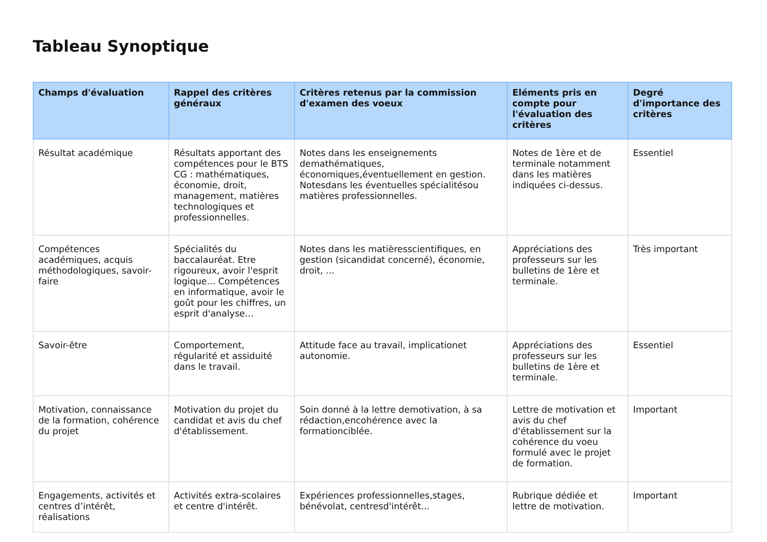Tableau Synoptique
| Champs d'évaluation | Rappel des critères généraux | Critères retenus par la commission d'examen des voeux | Eléments pris en compte pour l'évaluation des critères | Degré d'importance des critères |
| --- | --- | --- | --- | --- |
| Résultat académique | Résultats apportant des compétences pour le BTS CG : mathématiques, économie, droit, management, matières technologiques et professionnelles. | Notes dans les enseignements demathématiques, économiques,éventuellement en gestion. Notesdans les éventuelles spécialitésou matières professionnelles. | Notes de 1ère et de terminale notamment dans les matières indiquées ci-dessus. | Essentiel |
| Compétences académiques, acquis méthodologiques, savoir-faire | Spécialités du baccalauréat. Etre rigoureux, avoir l'esprit logique... Compétences en informatique, avoir le goût pour les chiffres, un esprit d'analyse... | Notes dans les matièresscientifiques, en gestion (sicandidat concerné), économie, droit, ... | Appréciations des professeurs sur les bulletins de 1ère et terminale. | Très important |
| Savoir-être | Comportement, régularité et assiduité dans le travail. | Attitude face au travail, implicationet autonomie. | Appréciations des professeurs sur les bulletins de 1ère et terminale. | Essentiel |
| Motivation, connaissance de la formation, cohérence du projet | Motivation du projet du candidat et avis du chef d'établissement. | Soin donné à la lettre demotivation, à sa rédaction,encohérence avec la formationciblée. | Lettre de motivation et avis du chef d'établissement sur la cohérence du voeu formulé avec le projet de formation. | Important |
| Engagements, activités et centres d’intérêt, réalisations | Activités extra-scolaires et centre d'intérêt. | Expériences professionnelles,stages, bénévolat, centresd'intérêt... | Rubrique dédiée et lettre de motivation. | Important |